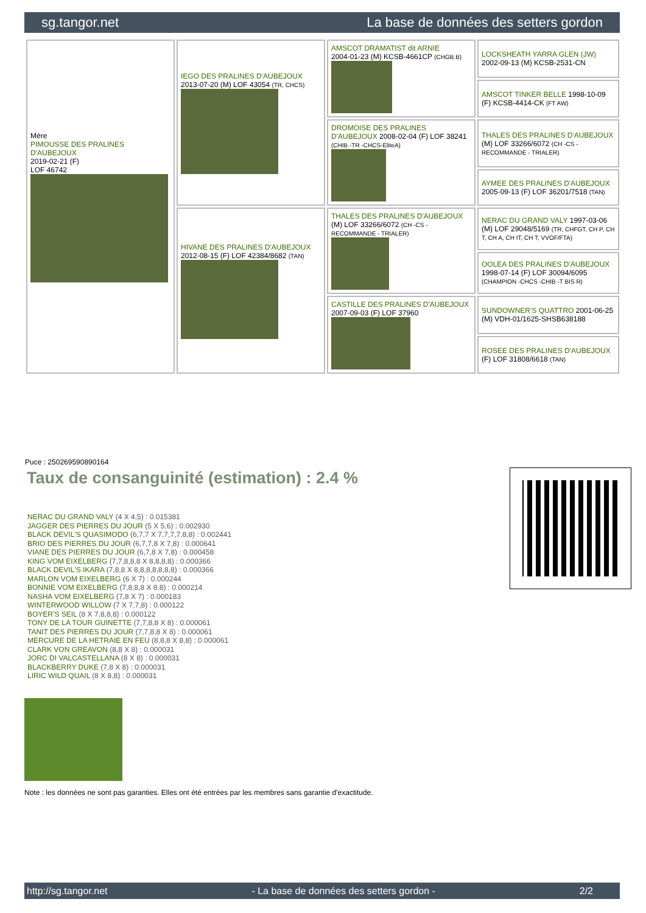sg.tangor.net La base de données des setters gordon
| Mère PIMOUSSE DES PRALINES D'AUBEJOUX 2019-02-21 (F) LOF 46742 | IEGO DES PRALINES D'AUBEJOUX 2013-07-20 (M) LOF 43054 (TR, CHCS) | AMSCOT DRAMATIST dit ARNIE 2004-01-23 (M) KCSB-4661CP (CHGB.B) | LOCKSHEATH YARRA GLEN (JW) 2002-09-13 (M) KCSB-2531-CN |
| | | | AMSCOT TINKER BELLE 1998-10-09 (F) KCSB-4414-CK (FT AW) |
| | | DROMOISE DES PRALINES D'AUBEJOUX 2008-02-04 (F) LOF 38241 (CHIB -TR -CHCS-EliteA) | THALES DES PRALINES D'AUBEJOUX (M) LOF 33266/6072 (CH -CS - RECOMMANDE - TRIALER) |
| | | | AYMEE DES PRALINES D'AUBEJOUX 2005-09-13 (F) LOF 36201/7518 (TAN) |
| | HIVANE DES PRALINES D'AUBEJOUX 2012-08-15 (F) LOF 42384/8682 (TAN) | THALES DES PRALINES D'AUBEJOUX (M) LOF 33266/6072 (CH -CS - RECOMMANDE - TRIALER) | NERAC DU GRAND VALY 1997-03-06 (M) LOF 29048/5169 (TR, CHFGT, CH P, CH T, CH A, CH IT, CH T, VVOF/FTA) |
| | | | OOLEA DES PRALINES D'AUBEJOUX 1998-07-14 (F) LOF 30094/6095 (CHAMPION -CHCS -CHIB -T BIS R) |
| | | CASTILLE DES PRALINES D'AUBEJOUX 2007-09-03 (F) LOF 37960 | SUNDOWNER'S QUATTRO 2001-06-25 (M) VDH-01/1625-SHSB638188 |
| | | | ROSEE DES PRALINES D'AUBEJOUX (F) LOF 31808/6618 (TAN) |
Puce : 250269590890164
Taux de consanguinité (estimation) : 2.4 %
NERAC DU GRAND VALY (4 X 4,5) : 0.015381
JAGGER DES PIERRES DU JOUR (5 X 5,6) : 0.002930
BLACK DEVIL'S QUASIMODO (6,7,7 X 7,7,7,7,8,8) : 0.002441
BRIO DES PIERRES DU JOUR (6,7,7,8 X 7,8) : 0.000641
VIANE DES PIERRES DU JOUR (6,7,8 X 7,8) : 0.000458
KING VOM EIXELBERG (7,7,8,8,8 X 8,8,8,8) : 0.000366
BLACK DEVIL'S IKARA (7,8,8 X 8,8,8,8,8,8,8) : 0.000366
MARLON VOM EIXELBERG (6 X 7) : 0.000244
BONNIE VOM EIXELBERG (7,8,8,8 X 8,8) : 0.000214
NASHA VOM EIXELBERG (7,8 X 7) : 0.000183
WINTERWOOD WILLOW (7 X 7,7,8) : 0.000122
BOYER'S SEIL (8 X 7,8,8,8) : 0.000122
TONY DE LA TOUR GUINETTE (7,7,8,8 X 8) : 0.000061
TANIT DES PIERRES DU JOUR (7,7,8,8 X 8) : 0.000061
MERCURE DE LA HETRAIE EN FEU (8,8,8 X 8,8) : 0.000061
CLARK VON GREAVON (8,8 X 8) : 0.000031
JORC DI VALCASTELLANA (8 X 8) : 0.000031
BLACKBERRY DUKE (7,8 X 8) : 0.000031
LIRIC WILD QUAIL (8 X 8,8) : 0.000031
Note : les données ne sont pas garanties. Elles ont été entrées par les membres sans garantie d'exactitude.
http://sg.tangor.net - La base de données des setters gordon - 2/2